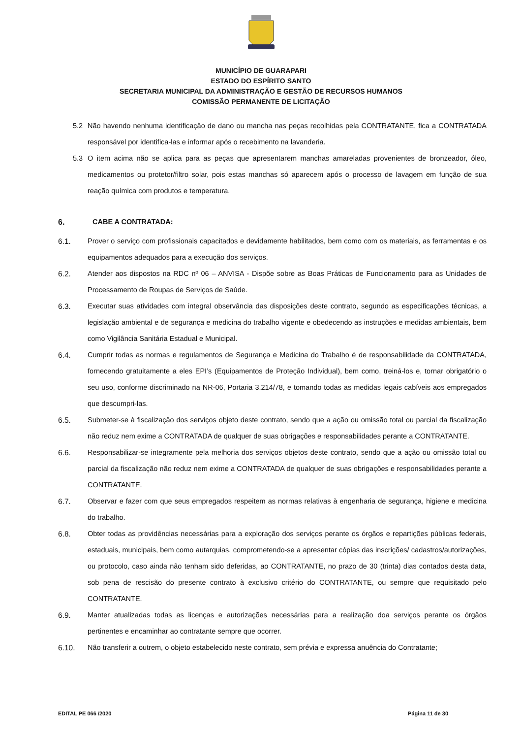MUNICÍPIO DE GUARAPARI
ESTADO DO ESPÍRITO SANTO
SECRETARIA MUNICIPAL DA ADMINISTRAÇÃO E GESTÃO DE RECURSOS HUMANOS
COMISSÃO PERMANENTE DE LICITAÇÃO
5.2 Não havendo nenhuma identificação de dano ou mancha nas peças recolhidas pela CONTRATANTE, fica a CONTRATADA responsável por identifica-las e informar após o recebimento na lavanderia.
5.3 O item acima não se aplica para as peças que apresentarem manchas amareladas provenientes de bronzeador, óleo, medicamentos ou protetor/filtro solar, pois estas manchas só aparecem após o processo de lavagem em função de sua reação química com produtos e temperatura.
6. CABE A CONTRATADA:
6.1. Prover o serviço com profissionais capacitados e devidamente habilitados, bem como com os materiais, as ferramentas e os equipamentos adequados para a execução dos serviços.
6.2. Atender aos dispostos na RDC nº 06 – ANVISA - Dispõe sobre as Boas Práticas de Funcionamento para as Unidades de Processamento de Roupas de Serviços de Saúde.
6.3. Executar suas atividades com integral observância das disposições deste contrato, segundo as especificações técnicas, a legislação ambiental e de segurança e medicina do trabalho vigente e obedecendo as instruções e medidas ambientais, bem como Vigilância Sanitária Estadual e Municipal.
6.4. Cumprir todas as normas e regulamentos de Segurança e Medicina do Trabalho é de responsabilidade da CONTRATADA, fornecendo gratuitamente a eles EPI’s (Equipamentos de Proteção Individual), bem como, treiná-los e, tornar obrigatório o seu uso, conforme discriminado na NR-06, Portaria 3.214/78, e tomando todas as medidas legais cabíveis aos empregados que descumpri-las.
6.5. Submeter-se à fiscalização dos serviços objeto deste contrato, sendo que a ação ou omissão total ou parcial da fiscalização não reduz nem exime a CONTRATADA de qualquer de suas obrigações e responsabilidades perante a CONTRATANTE.
6.6. Responsabilizar-se integramente pela melhoria dos serviços objetos deste contrato, sendo que a ação ou omissão total ou parcial da fiscalização não reduz nem exime a CONTRATADA de qualquer de suas obrigações e responsabilidades perante a CONTRATANTE.
6.7. Observar e fazer com que seus empregados respeitem as normas relativas à engenharia de segurança, higiene e medicina do trabalho.
6.8. Obter todas as providências necessárias para a exploração dos serviços perante os órgãos e repartições públicas federais, estaduais, municipais, bem como autarquias, comprometendo-se a apresentar cópias das inscrições/ cadastros/autorizações, ou protocolo, caso ainda não tenham sido deferidas, ao CONTRATANTE, no prazo de 30 (trinta) dias contados desta data, sob pena de rescisão do presente contrato à exclusivo critério do CONTRATANTE, ou sempre que requisitado pelo CONTRATANTE.
6.9. Manter atualizadas todas as licenças e autorizações necessárias para a realização doa serviços perante os órgãos pertinentes e encaminhar ao contratante sempre que ocorrer.
6.10. Não transferir a outrem, o objeto estabelecido neste contrato, sem prévia e expressa anuência do Contratante;
EDITAL PE 066 /2020 Página 11 de 30